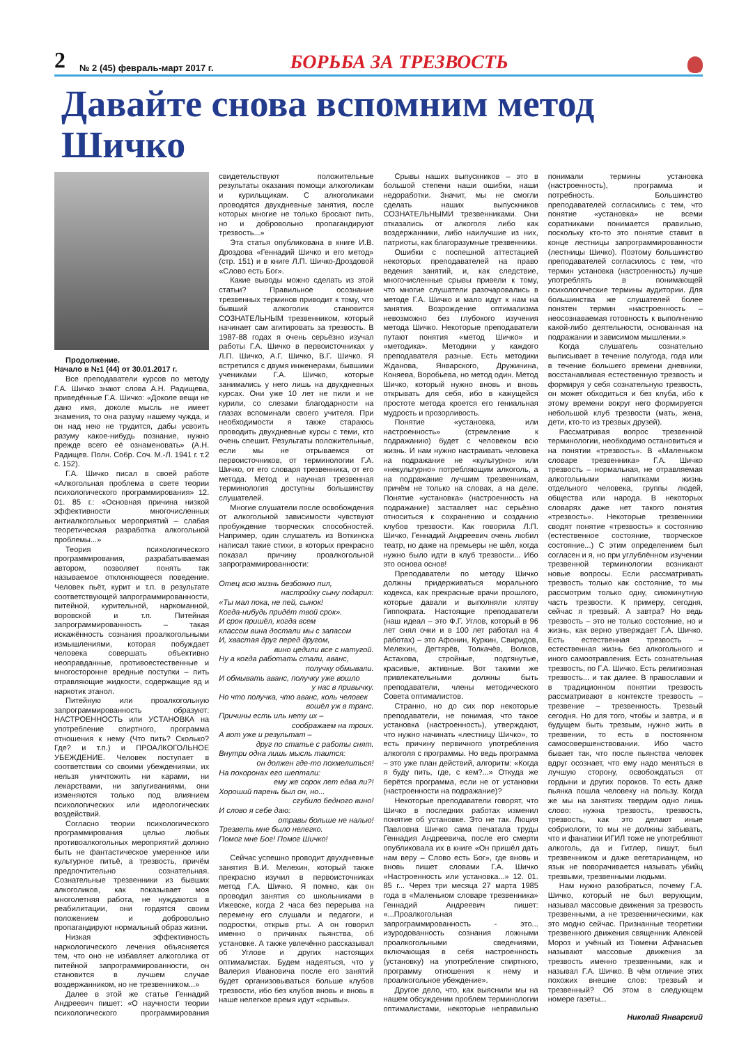2 № 2 (45) февраль-март 2017 г. БОРЬБА ЗА ТРЕЗВОСТЬ
Давайте снова вспомним метод Шичко
Продолжение.
Начало в №1 (44) от 30.01.2017 г.
Все преподаватели курсов по методу Г.А. Шичко знают слова А.Н. Радищева, приведённые Г.А. Шичко: «Доколе вещи не дано имя, доколе мысль не имеет знамения, то она разуму нашему чужда, и он над нею не трудится, дабы усвоить разуму какое-нибудь познание, нужно прежде всего её ознаменовать» (А.Н. Радищев. Полн. Собр. Соч. М.-Л. 1941 г. т.2 с. 152).
Г.А. Шичко писал в своей работе «Алкогольная проблема в свете теории психологического программирования» 12. 01. 85 г.: «Основная причина низкой эффективности многочисленных антиалкогольных мероприятий – слабая теоретическая разработка алкогольной проблемы...»
Теория психологического программирования, разрабатываемая автором, позволяет понять так называемое отклоняющееся поведение. Человек пьёт, курит и т.п. в результате соответствующей запрограммированности, питейной, курительной, наркоманной, воровской и т.п. Питейная запрограммированность – такая искажённость сознания проалкогольными измышлениями, которая побуждает человека совершать объективно неоправданные, противоестественные и многосторонне вредные поступки – пить отравляющие жидкости, содержащие яд и наркотик этанол.
Питейную или проалкогольную запрограммированность образуют: НАСТРОЕННОСТЬ или УСТАНОВКА на употребление спиртного, программа отношения к нему (Что пить? Сколько? Где? и т.п.) и ПРОАЛКОГОЛЬНОЕ УБЕЖДЕНИЕ. Человек поступает в соответствии со своими убеждениями, их нельзя уничтожить ни карами, ни лекарствами, ни запугиваниями, они изменяются только под влиянием психологических или идеологических воздействий.
Согласно теории психологического программирования целью любых противоалкогольных мероприятий должно быть не фантастическое умеренное или культурное питьё, а трезвость, причём предпочтительно сознательная. Сознательные трезвенники из бывших алкоголиков, как показывает моя многолетняя работа, не нуждаются в реабилитации, они гордятся своим положением и добровольно пропагандируют нормальный образ жизни.
Низкая эффективность наркологического лечения объясняется тем, что оно не избавляет алкоголика от питейной запрограммированности, он становится в лучшем случае воздержанником, но не трезвенником...»
Далее в этой же статье Геннадий Андреевич пишет: «О научности теории психологического программирования свидетельствуют положительные результаты оказания помощи алкоголикам и курильщикам. С алкоголиками проводятся двухдневные занятия, после которых многие не только бросают пить, но и добровольно пропагандируют трезвость...»
Эта статья опубликована в книге И.В. Дроздова «Геннадий Шичко и его метод» (стр. 151) и в книге Л.П. Шичко-Дроздовой «Слово есть Бог».
Какие выводы можно сделать из этой статьи? Правильное осознание трезвенных терминов приводит к тому, что бывший алкоголик становится СОЗНАТЕЛЬНЫМ трезвенником, который начинает сам агитировать за трезвость. В 1987-88 годах я очень серьёзно изучал работы Г.А. Шичко в первоисточниках у Л.П. Шичко, А.Г. Шичко, В.Г. Шичко. Я встретился с двумя инженерами, бывшими учениками Г.А. Шичко, которые занимались у него лишь на двухдневных курсах. Они уже 10 лет не пили и не курили, со слезами благодарности на глазах вспоминали своего учителя. При необходимости я также стараюсь проводить двухдневные курсы с теми, кто очень спешит. Результаты положительные, если мы не отрываемся от первоисточников, от терминологии Г.А. Шичко, от его словаря трезвенника, от его метода. Метод и научная трезвенная терминология доступны большинству слушателей.
Многие слушатели после освобождения от алкогольной зависимости чувствуют пробуждение творческих способностей. Например, один слушатель из Воткинска написал такие стихи, в которых прекрасно показал причину проалкогольной запрограммированности:
Отец всю жизнь безбожно пил,
настройку сыну подарил:
«Ты мал пока, не пей, сынок!
Когда-нибудь придёт твой срок».
И срок пришёл, когда всем
классом вина достали мы с запасом
И, хвастая друг перед другом,
вино цедили все с натугой.
Ну а когда работать стали, аванс,
получку обмывали.
И обмывать аванс, получку уже вошло
у нас в привычку.
Но что получка, что аванс, коль человек
вошёл уж в транс.
Причины есть иль нету их –
соображаем на троих.
А вот уже и результат –
друг по статье с работы снят.
Внутри одна лишь мысль таится:
он должен где-то похмелиться!
На похоронах его шептали:
ему же сорок лет едва ли?!
Хороший парень был он, но...
сгубило бедного вино!
И слово я себе даю:
отравы больше не налью!
Трезветь мне было нелегко.
Помог мне Бог! Помог Шичко!
Сейчас успешно проводит двухдневные занятия В.И. Мелехин, который также прекрасно изучил в первоисточниках метод Г.А. Шичко. Я помню, как он проводил занятия со школьниками в Ижевске, когда 2 часа без перерыва на перемену его слушали и педагоги, и подростки, открыв рты. А он говорил именно о причинах пьянства, об установке. А также увлечённо рассказывал об Углове и других настоящих оптималистах. Будем надеяться, что у Валерия Ивановича после его занятий будет организовываться больше клубов трезвости, ибо без клубов вновь и вновь в наше нелегкое время идут «срывы».
Срывы наших выпускников – это в большой степени наши ошибки, наши недоработки. Значит, мы не смогли сделать наших выпускников СОЗНАТЕЛЬНЫМИ трезвенниками. Они отказались от алкоголя либо как воздержанники, либо наилучшие из них, патриоты, как благоразумные трезвенники.
Ошибки с поспешной аттестацией некоторых преподавателей на право ведения занятий, и, как следствие, многочисленные срывы привели к тому, что многие слушатели разочаровались в методе Г.А. Шичко и мало идут к нам на занятия. Возрождение оптимализма невозможно без глубокого изучения метода Шичко. Некоторые преподаватели путают понятия «метод Шичко» и «методика». Методики у каждого преподавателя разные. Есть методики Жданова, Январского, Дружинина, Коняева, Воробьева, но метод один. Метод Шичко, который нужно вновь и вновь открывать для себя, ибо в кажущейся простоте метода кроется его гениальная мудрость и прозорливость.
Понятие «установка, или настроенность» (стремление к подражанию) будет с человеком всю жизнь. И нам нужно настраивать человека на подражание не «культурно» или «некультурно» потребляющим алкоголь, а на подражание лучшим трезвенникам, причём не только на словах, а на деле. Понятие «установка» (настроенность на подражание) заставляет нас серьёзно относиться к сохранению и созданию клубов трезвости. Как говорила Л.П. Шичко, Геннадий Андреевич очень любил театр, но даже на премьеры не шёл, когда нужно было идти в клуб трезвости... Ибо это основа основ!
Преподаватели по методу Шичко должны придерживаться морального кодекса, как прекрасные врачи прошлого, которые давали и выполняли клятву Гиппократа. Настоящие преподаватели (наш идеал – это Ф.Г. Углов, который в 96 лет снял очки и в 100 лет работал на 4 работах) – это Афонин, Куркин, Свиридов, Мелехин, Дегтярёв, Толкачёв, Волков, Астахова, стройные, подтянутые, красивые, активные. Вот такими же привлекательными должны быть преподаватели, члены методического Совета оптималистов.
Странно, но до сих пор некоторые преподаватели, не понимая, что такое установка (настроенность), утверждают, что нужно начинать «лестницу Шичко», то есть причину первичного употребления алкоголя с программы. Но ведь программа – это уже план действий, алгоритм: «Когда я буду пить, где, с кем?...» Откуда же берётся программа, если не от установки (настроенности на подражание)?
Некоторые преподаватели говорят, что Шичко в последних работах изменил понятие об установке. Это не так. Люция Павловна Шичко сама печатала труды Геннадия Андреевича, после его смерти опубликовала их в книге «Он пришёл дать нам веру – Слово есть Бог», где вновь и вновь пишет словами Г.А. Шичко «Настроенность или установка...» 12. 01. 85 г... Через три месяца 27 марта 1985 года в «Маленьком словаре трезвенника» Геннадий Андреевич пишет: «...Проалкогольная запрограммированность - это... изуродованность сознания ложными проалкогольными сведениями, включающая в себя настроенность (установку) на употребление спиртного, программу отношения к нему и проалкогольное убеждение».
Другое дело, что, как выяснили мы на нашем обсуждении проблем терминологии оптималистами, некоторые неправильно понимали термины установка (настроенность), программа и потребность. Большинство преподавателей согласились с тем, что понятие «установка» не всеми соратниками понимается правильно, поскольку кто-то это понятие ставит в конце лестницы запрограммированности (лестницы Шичко). Поэтому большинство преподавателей согласилось с тем, что термин установка (настроенность) лучше употреблять в понимающей психологические термины аудитории. Для большинства же слушателей более понятен термин «настроенность – неосознаваемая готовность к выполнению какой-либо деятельности, основанная на подражании и зависимом мышлении.»
Когда слушатель сознательно выписывает в течение полугода, года или в течение большего времени дневники, восстанавливая естественную трезвость и формируя у себя сознательную трезвость, он может обходиться и без клуба, ибо к этому времени вокруг него формируется небольшой клуб трезвости (мать, жена, дети, кто-то из трезвых друзей).
Рассматривая вопрос трезвенной терминологии, необходимо остановиться и на понятии «трезвость». В «Маленьком словаре трезвенника» Г.А. Шичко трезвость – нормальная, не отравляемая алкогольными напитками жизнь отдельного человека, группы людей, общества или народа. В некоторых словарях даже нет такого понятия «трезвость». Некоторые трезвенники сводят понятие «трезвость» к состоянию (естественное состояние, творческое состояние...) С этим определением был согласен и я, но при углублённом изучении трезвенной терминологии возникают новые вопросы. Если рассматривать трезвость только как состояние, то мы рассмотрим только одну, сиюминутную часть трезвости. К примеру, сегодня, сейчас я трезвый. А завтра? Но ведь трезвость – это не только состояние, но и жизнь, как верно утверждает Г.А. Шичко. Есть естественная трезвость – естественная жизнь без алкогольного и иного самоотравления. Есть сознательная трезвость, по Г.А. Шичко. Есть религиозная трезвость... и так далее. В православии и в традиционном понятии трезвость рассматривают в контексте трезвость – трезвение – трезвенность. Трезвый сегодня. Но для того, чтобы и завтра, и в будущем быть трезвым, нужно жить в трезвении, то есть в постоянном самосовершенствовании. Ибо часто бывает так, что после пьянства человек вдруг осознает, что ему надо меняться в лучшую сторону, освобождаться от гордыни и других пороков. То есть даже пьянка пошла человеку на пользу. Когда же мы на занятиях твердим одно лишь слово: нужна трезвость, трезвость, трезвость, как это делают иные собриологи, то мы не должны забывать, что и фанатики ИГИЛ тоже не употребляют алкоголь, да и Гитлер, пишут, был трезвенником и даже вегетарианцем, но язык не поворачивается называть убийц трезвыми, трезвенными людьми.
Нам нужно разобраться, почему Г.А. Шичко, который не был верующим, называл массовые движения за трезвость трезвенными, а не трезвенническими, как это модно сейчас. Признанные теоретики трезвенного движения священник Алексей Мороз и учёный из Тюмени Афанасьев называют массовые движения за трезвость именно трезвенными, как и называл Г.А. Шичко. В чём отличие этих похожих внешне слов: трезвый и трезвенный? Об этом в следующем номере газеты...
Николай Январский